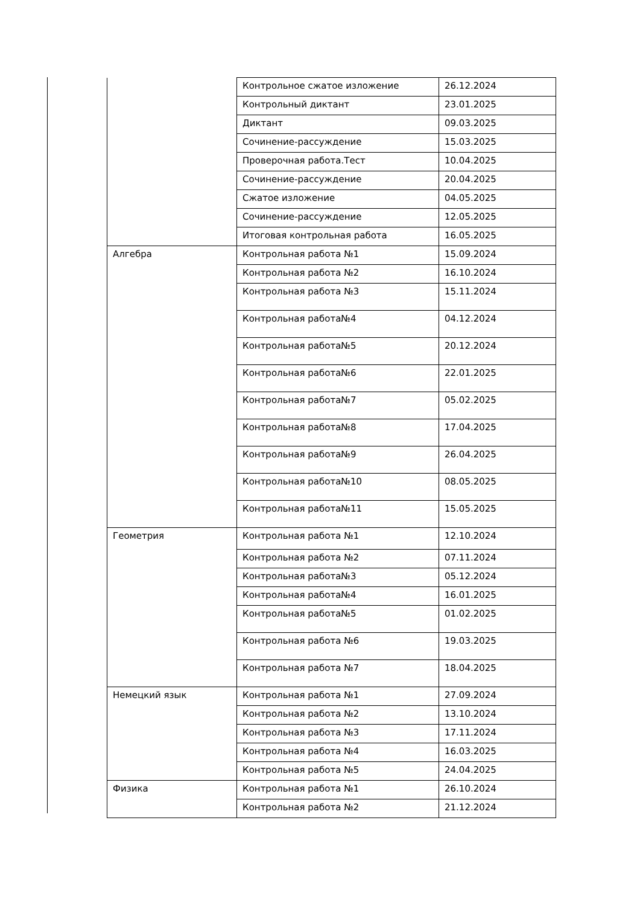| | Контрольное сжатое изложение | 26.12.2024 |
| | Контрольный диктант | 23.01.2025 |
| | Диктант | 09.03.2025 |
| | Сочинение-рассуждение | 15.03.2025 |
| | Проверочная работа.Тест | 10.04.2025 |
| | Сочинение-рассуждение | 20.04.2025 |
| | Сжатое изложение | 04.05.2025 |
| | Сочинение-рассуждение | 12.05.2025 |
| | Итоговая контрольная работа | 16.05.2025 |
| Алгебра | Контрольная работа №1 | 15.09.2024 |
| | Контрольная работа №2 | 16.10.2024 |
| | Контрольная работа №3 | 15.11.2024 |
| | Контрольная работа№4 | 04.12.2024 |
| | Контрольная работа№5 | 20.12.2024 |
| | Контрольная работа№6 | 22.01.2025 |
| | Контрольная работа№7 | 05.02.2025 |
| | Контрольная работа№8 | 17.04.2025 |
| | Контрольная работа№9 | 26.04.2025 |
| | Контрольная работа№10 | 08.05.2025 |
| | Контрольная работа№11 | 15.05.2025 |
| Геометрия | Контрольная работа №1 | 12.10.2024 |
| | Контрольная работа №2 | 07.11.2024 |
| | Контрольная работа№3 | 05.12.2024 |
| | Контрольная работа№4 | 16.01.2025 |
| | Контрольная работа№5 | 01.02.2025 |
| | Контрольная работа №6 | 19.03.2025 |
| | Контрольная работа №7 | 18.04.2025 |
| Немецкий язык | Контрольная работа №1 | 27.09.2024 |
| | Контрольная работа №2 | 13.10.2024 |
| | Контрольная работа №3 | 17.11.2024 |
| | Контрольная работа №4 | 16.03.2025 |
| | Контрольная работа №5 | 24.04.2025 |
| Физика | Контрольная работа №1 | 26.10.2024 |
| | Контрольная работа №2 | 21.12.2024 |